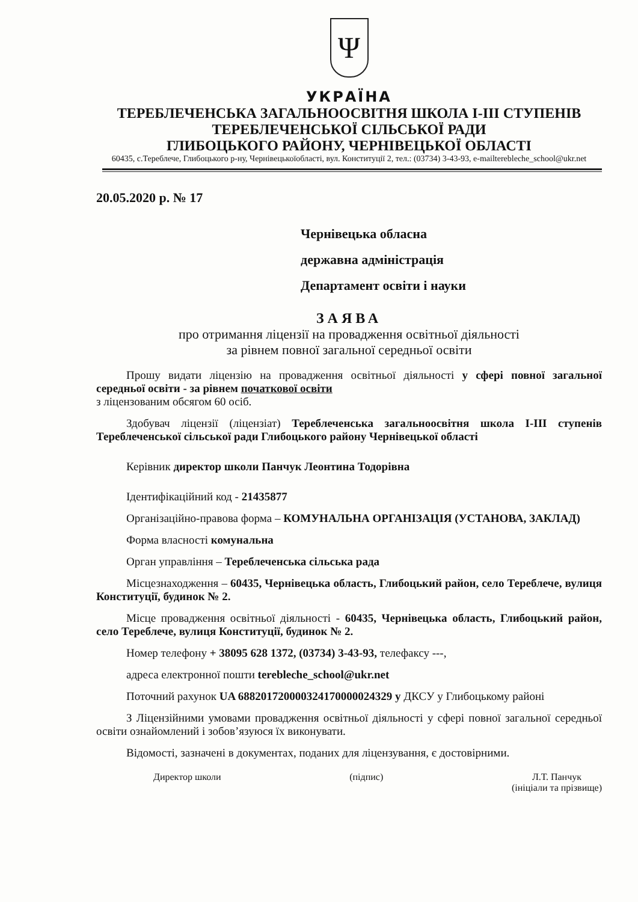Ψ
УКРАЇНА
ТЕРЕБЛЕЧЕНСЬКА ЗАГАЛЬНООСВІТНЯ ШКОЛА І-ІІІ СТУПЕНІВ
ТЕРЕБЛЕЧЕНСЬКОЇ СІЛЬСЬКОЇ РАДИ
ГЛИБОЦЬКОГО РАЙОНУ, ЧЕРНІВЕЦЬКОЇ ОБЛАСТІ
60435, с.Тереблече, Глибоцького р-ну, Чернівецькоїобласті, вул. Конституції 2, тел.: (03734) 3-43-93, e-mailterebleche_school@ukr.net
20.05.2020 р. № 17
Чернівецька обласна
державна адміністрація
Департамент освіти і науки
ЗАЯВА
про отримання ліцензії на провадження освітньої діяльності
за рівнем повної загальної середньої освіти
Прошу видати ліцензію на провадження освітньої діяльності у сфері повної загальної середньої освіти - за рівнем початкової освіти
з ліцензованим обсягом 60 осіб.
Здобувач ліцензії (ліцензіат) Тереблеченська загальноосвітня школа І-ІІІ ступенів Тереблеченської сільської ради Глибоцького району Чернівецької області
Керівник директор школи Панчук Леонтина Тодорівна
Ідентифікаційний код - 21435877
Організаційно-правова форма – КОМУНАЛЬНА ОРГАНІЗАЦІЯ (УСТАНОВА, ЗАКЛАД)
Форма власності комунальна
Орган управління – Тереблеченська сільська рада
Місцезнаходження – 60435, Чернівецька область, Глибоцький район, село Тереблече, вулиця Конституції, будинок № 2.
Місце провадження освітньої діяльності - 60435, Чернівецька область, Глибоцький район, село Тереблече, вулиця Конституції, будинок № 2.
Номер телефону + 38095 628 1372, (03734) 3-43-93, телефаксу ---,
адреса електронної пошти terebleche_school@ukr.net
Поточний рахунок UA 688201720000324170000024329 у ДКСУ у Глибоцькому районі
З Ліцензійними умовами провадження освітньої діяльності у сфері повної загальної середньої освіти ознайомлений і зобов’язуюся їх виконувати.
Відомості, зазначені в документах, поданих для ліцензування, є достовірними.
Директор школи (підпис) Л.Т. Панчук
(ініціали та прізвище)